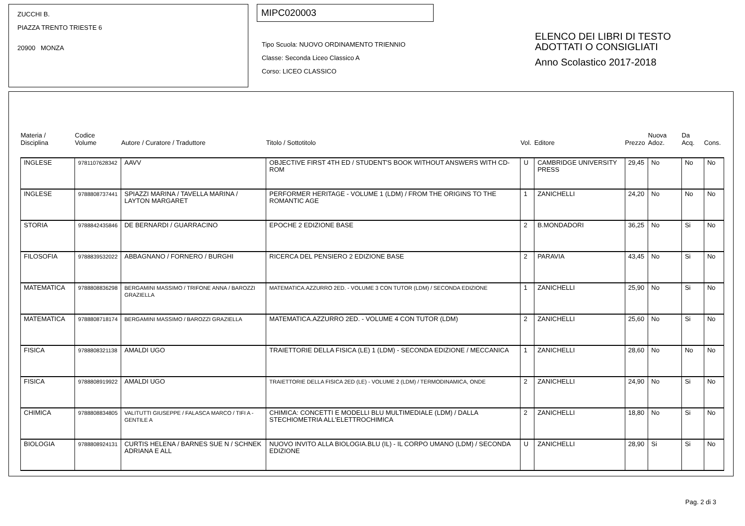ZUCCHI B.
PIAZZA TRENTO TRIESTE 6
20900 MONZA
MIPC020003
Tipo Scuola: NUOVO ORDINAMENTO TRIENNIO
Classe: Seconda Liceo Classico A
Corso: LICEO CLASSICO
ELENCO DEI LIBRI DI TESTO
ADOTTATI O CONSIGLIATI
Anno Scolastico 2017-2018
| Materia / Disciplina | Codice Volume | Autore / Curatore / Traduttore | Titolo / Sottotitolo | Vol. | Editore | Prezzo | Nuova Adoz. | Da Acq. | Cons. |
| --- | --- | --- | --- | --- | --- | --- | --- | --- | --- |
| INGLESE | 9781107628342 | AAVV | OBJECTIVE FIRST 4TH ED / STUDENT'S BOOK WITHOUT ANSWERS WITH CD-ROM | U | CAMBRIDGE UNIVERSITY PRESS | 29,45 | No | No | No |
| INGLESE | 9788808737441 | SPIAZZI MARINA / TAVELLA MARINA / LAYTON MARGARET | PERFORMER HERITAGE - VOLUME 1 (LDM) / FROM THE ORIGINS TO THE ROMANTIC AGE | 1 | ZANICHELLI | 24,20 | No | No | No |
| STORIA | 9788842435846 | DE BERNARDI / GUARRACINO | EPOCHE 2 EDIZIONE BASE | 2 | B.MONDADORI | 36,25 | No | Si | No |
| FILOSOFIA | 9788839532022 | ABBAGNANO / FORNERO / BURGHI | RICERCA DEL PENSIERO 2 EDIZIONE BASE | 2 | PARAVIA | 43,45 | No | Si | No |
| MATEMATICA | 9788808836298 | BERGAMINI MASSIMO / TRIFONE ANNA / BAROZZI GRAZIELLA | MATEMATICA.AZZURRO 2ED. - VOLUME 3 CON TUTOR (LDM) / SECONDA EDIZIONE | 1 | ZANICHELLI | 25,90 | No | Si | No |
| MATEMATICA | 9788808718174 | BERGAMINI MASSIMO / BAROZZI GRAZIELLA | MATEMATICA.AZZURRO 2ED. - VOLUME 4 CON TUTOR (LDM) | 2 | ZANICHELLI | 25,60 | No | Si | No |
| FISICA | 9788808321138 | AMALDI UGO | TRAIETTORIE DELLA FISICA (LE) 1 (LDM) - SECONDA EDIZIONE / MECCANICA | 1 | ZANICHELLI | 28,60 | No | No | No |
| FISICA | 9788808919922 | AMALDI UGO | TRAIETTORIE DELLA FISICA 2ED (LE) - VOLUME 2 (LDM) / TERMODINAMICA, ONDE | 2 | ZANICHELLI | 24,90 | No | Si | No |
| CHIMICA | 9788808834805 | VALITUTTI GIUSEPPE / FALASCA MARCO / TIFI A - GENTILE A | CHIMICA: CONCETTI E MODELLI BLU MULTIMEDIALE (LDM) / DALLA STECHIOMETRIA ALL'ELETTROCHIMICA | 2 | ZANICHELLI | 18,80 | No | Si | No |
| BIOLOGIA | 9788808924131 | CURTIS HELENA / BARNES SUE N / SCHNEK ADRIANA E ALL | NUOVO INVITO ALLA BIOLOGIA.BLU (IL) - IL CORPO UMANO (LDM) / SECONDA EDIZIONE | U | ZANICHELLI | 28,90 | Si | Si | No |
Pag. 2 di 3